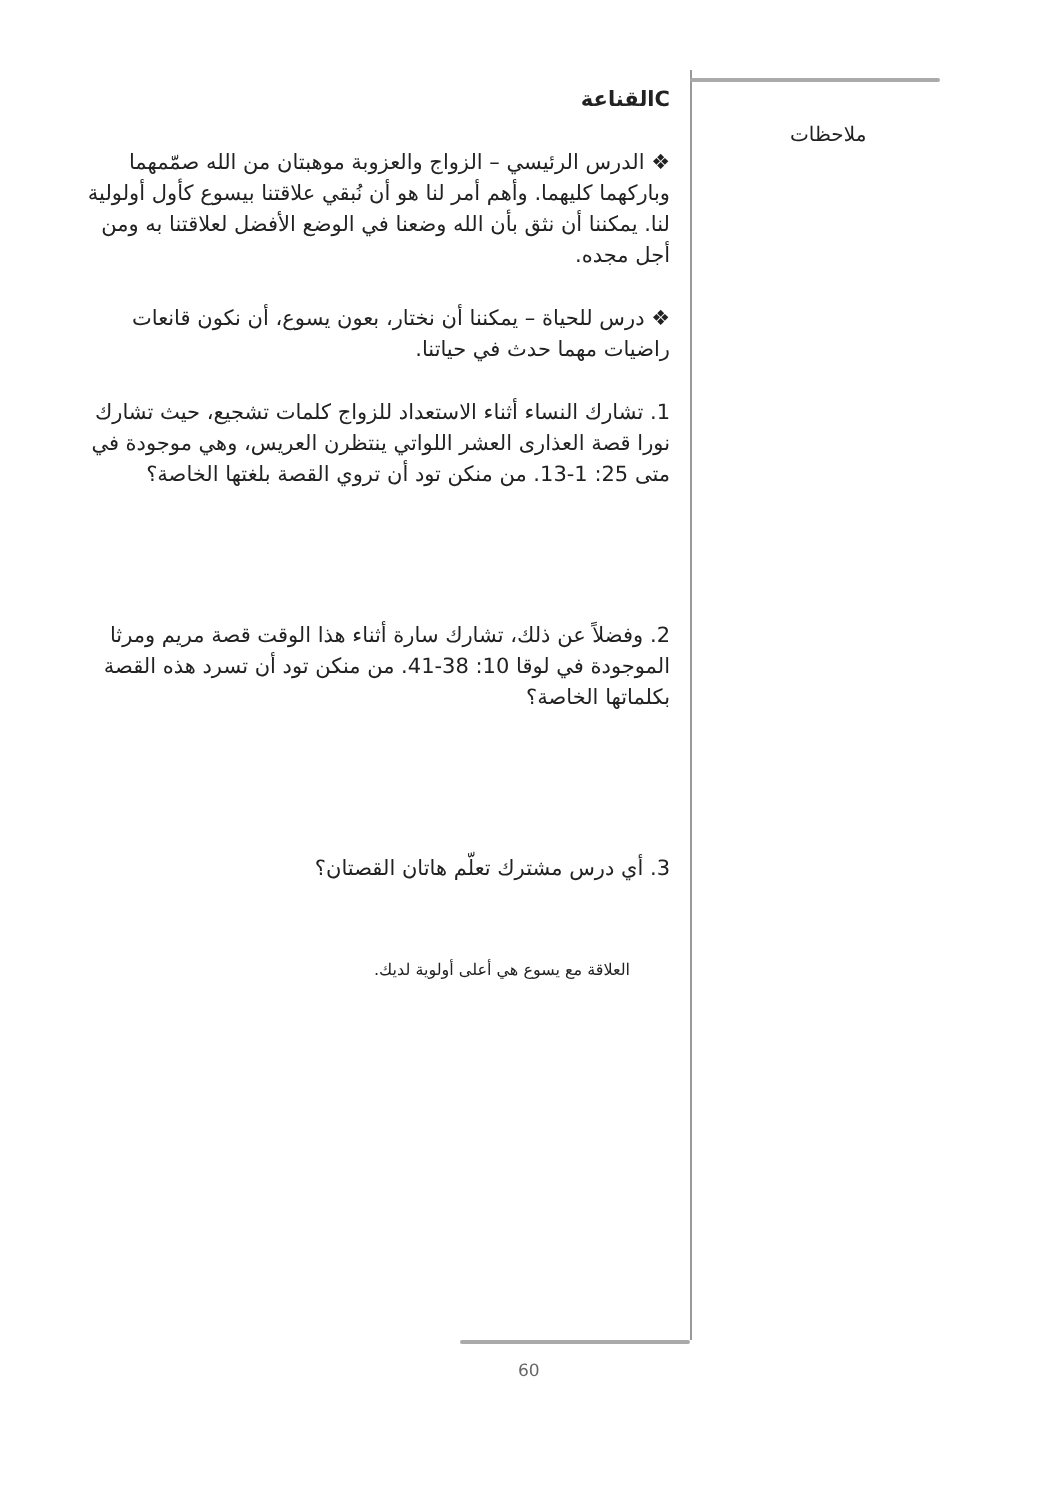ملاحظات
Cالقناعة
❖ الدرس الرئيسي – الزواج والعزوبة موهبتان من الله صمّمهما وباركهما كليهما. وأهم أمر لنا هو أن نُبقي علاقتنا بيسوع كأول أولولية لنا. يمكننا أن نثق بأن الله وضعنا في الوضع الأفضل لعلاقتنا به ومن أجل مجده.
❖ درس للحياة – يمكننا أن نختار، بعون يسوع، أن نكون قانعات راضيات مهما حدث في حياتنا.
1. تشارك النساء أثناء الاستعداد للزواج كلمات تشجيع، حيث تشارك نورا قصة العذارى العشر اللواتي ينتظرن العريس، وهي موجودة في متى 25: 1-13. من منكن تود أن تروي القصة بلغتها الخاصة؟
2. وفضلاً عن ذلك، تشارك سارة أثناء هذا الوقت قصة مريم ومرثا الموجودة في لوقا 10: 38-41. من منكن تود أن تسرد هذه القصة بكلماتها الخاصة؟
3. أي درس مشترك تعلّم هاتان القصتان؟
العلاقة مع يسوع هي أعلى أولوية لديك.
60